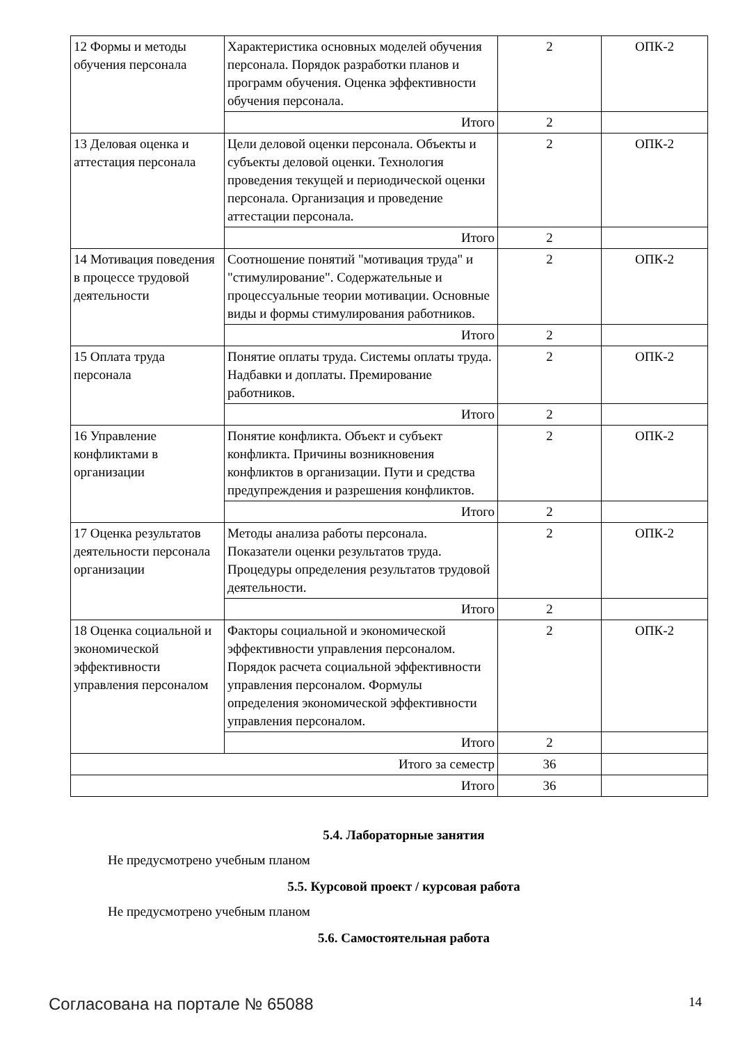| 12 Формы и методы обучения персонала | Характеристика основных моделей обучения персонала. Порядок разработки планов и программ обучения. Оценка эффективности обучения персонала. | 2 | ОПК-2 |
| | Итого | 2 | |
| 13 Деловая оценка и аттестация персонала | Цели деловой оценки персонала. Объекты и субъекты деловой оценки. Технология проведения текущей и периодической оценки персонала. Организация и проведение аттестации персонала. | 2 | ОПК-2 |
| | Итого | 2 | |
| 14 Мотивация поведения в процессе трудовой деятельности | Соотношение понятий "мотивация труда" и "стимулирование". Содержательные и процессуальные теории мотивации. Основные виды и формы стимулирования работников. | 2 | ОПК-2 |
| | Итого | 2 | |
| 15 Оплата труда персонала | Понятие оплаты труда. Системы оплаты труда. Надбавки и доплаты. Премирование работников. | 2 | ОПК-2 |
| | Итого | 2 | |
| 16 Управление конфликтами в организации | Понятие конфликта. Объект и субъект конфликта. Причины возникновения конфликтов в организации. Пути и средства предупреждения и разрешения конфликтов. | 2 | ОПК-2 |
| | Итого | 2 | |
| 17 Оценка результатов деятельности персонала организации | Методы анализа работы персонала. Показатели оценки результатов труда. Процедуры определения результатов трудовой деятельности. | 2 | ОПК-2 |
| | Итого | 2 | |
| 18 Оценка социальной и экономической эффективности управления персоналом | Факторы социальной и экономической эффективности управления персоналом. Порядок расчета социальной эффективности управления персоналом. Формулы определения экономической эффективности управления персоналом. | 2 | ОПК-2 |
| | Итого | 2 | |
| Итого за семестр | | 36 | |
| Итого | | 36 | |
5.4. Лабораторные занятия
Не предусмотрено учебным планом
5.5. Курсовой проект / курсовая работа
Не предусмотрено учебным планом
5.6. Самостоятельная работа
Согласована на портале № 65088 14